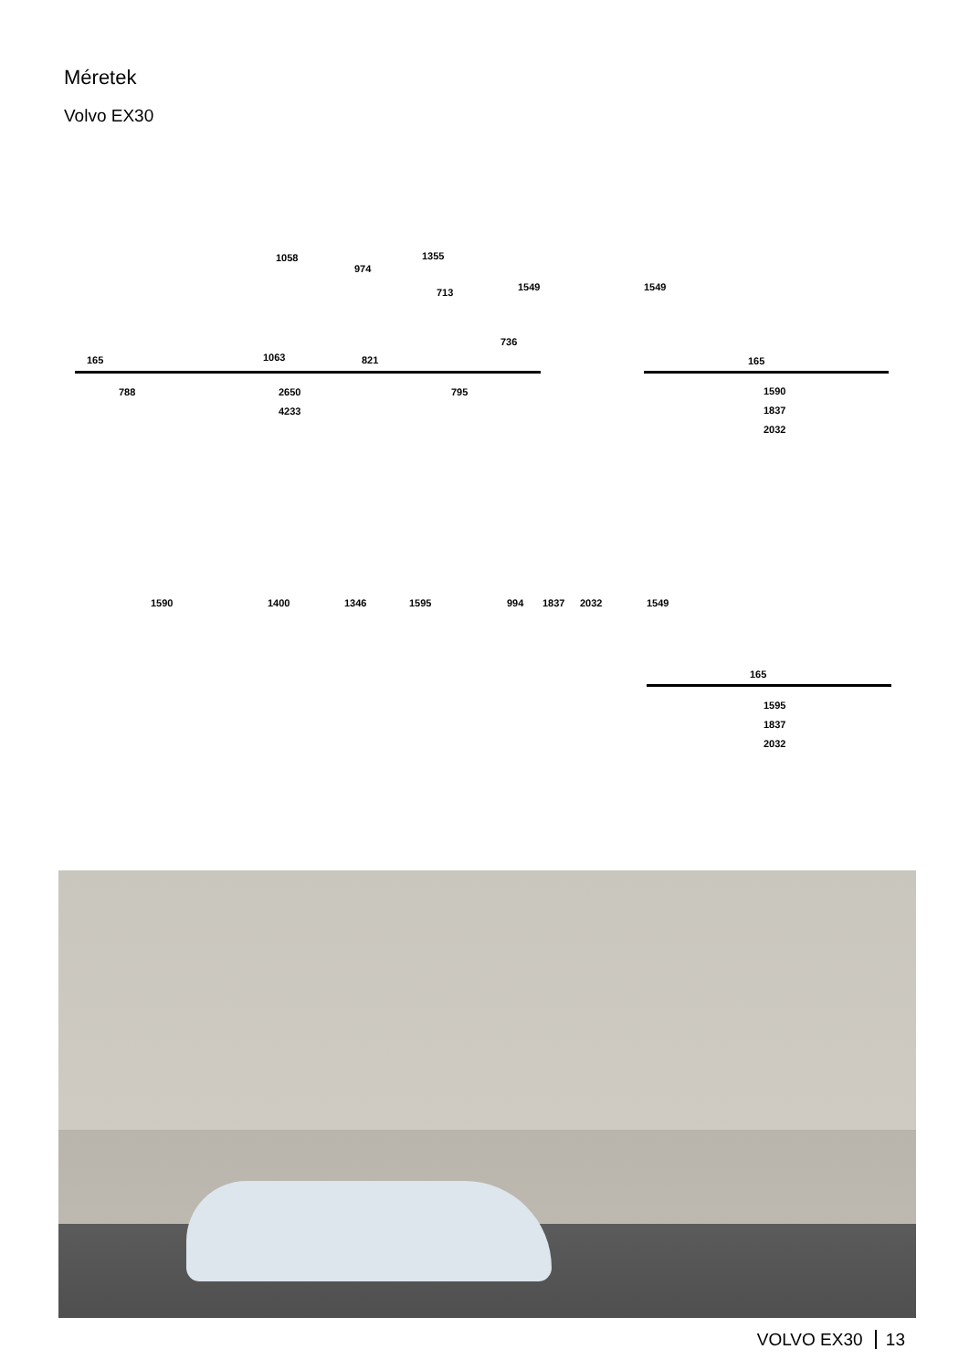Méretek
Volvo EX30
1058
974
1355
713 1549
736
165 1063 821
788 2650 795
4233
1549
165
1590
1837
2032
1590 1400 1346 1595 994 1837 2032 1549
165
1595
1837
2032
VOLVO EX30 13